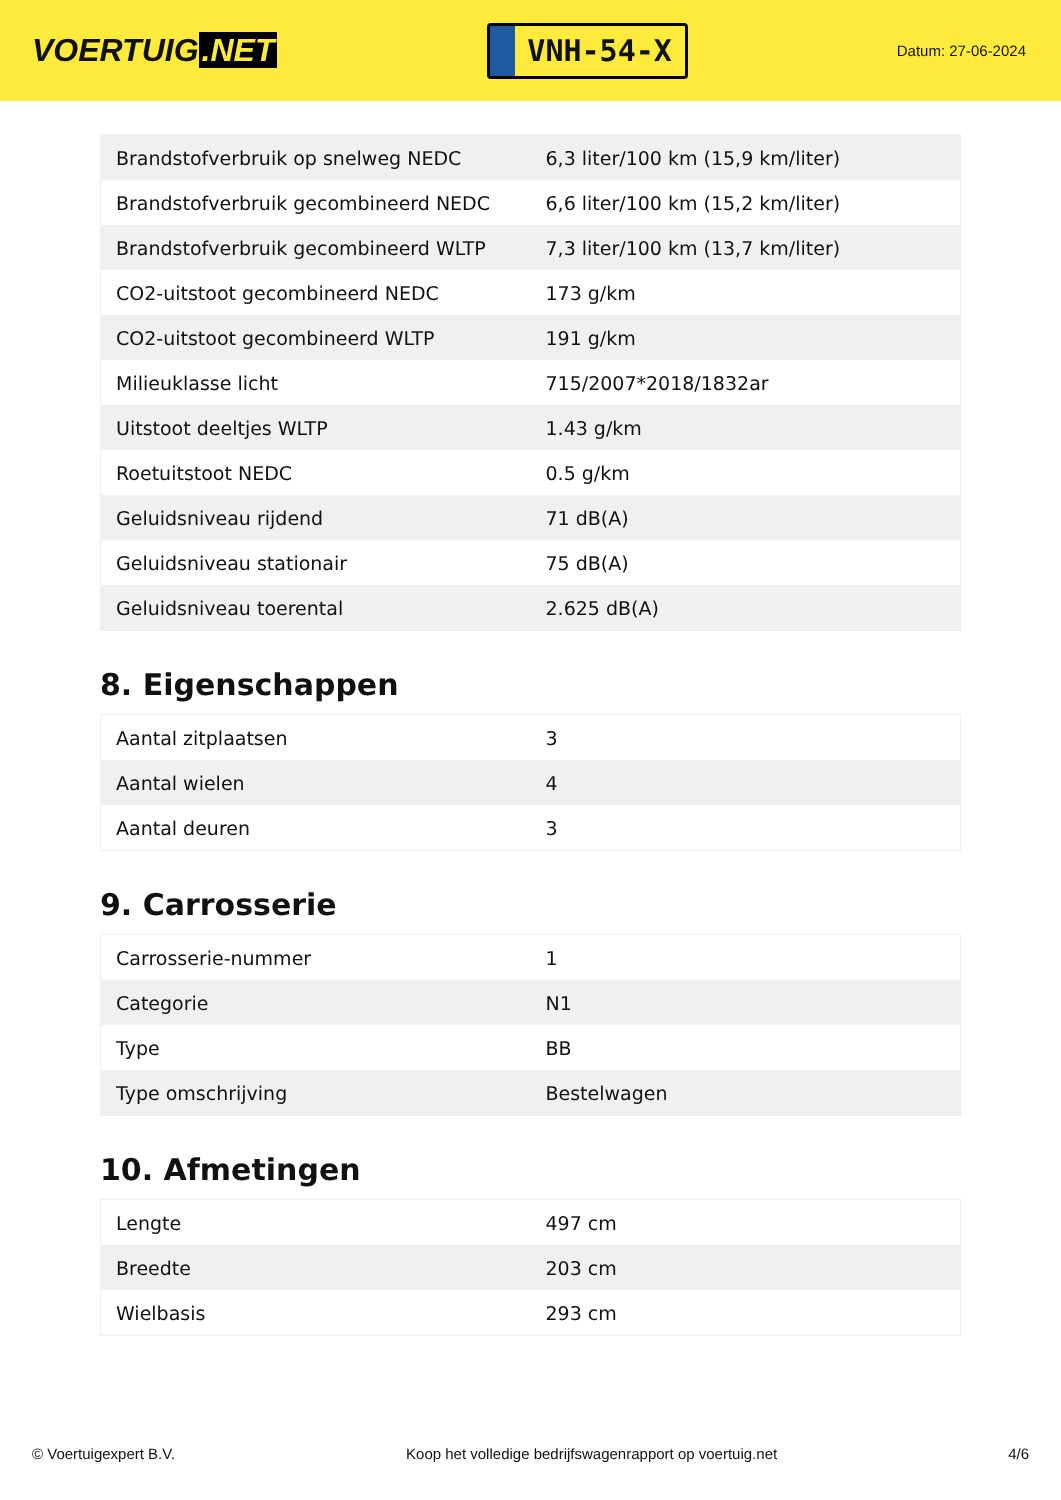VOERTUIG.NET
VNH-54-X
Datum: 27-06-2024
| Brandstofverbruik op snelweg NEDC | 6,3 liter/100 km (15,9 km/liter) |
| Brandstofverbruik gecombineerd NEDC | 6,6 liter/100 km (15,2 km/liter) |
| Brandstofverbruik gecombineerd WLTP | 7,3 liter/100 km (13,7 km/liter) |
| CO2-uitstoot gecombineerd NEDC | 173 g/km |
| CO2-uitstoot gecombineerd WLTP | 191 g/km |
| Milieuklasse licht | 715/2007*2018/1832ar |
| Uitstoot deeltjes WLTP | 1.43 g/km |
| Roetuitstoot NEDC | 0.5 g/km |
| Geluidsniveau rijdend | 71 dB(A) |
| Geluidsniveau stationair | 75 dB(A) |
| Geluidsniveau toerental | 2.625 dB(A) |
8. Eigenschappen
| Aantal zitplaatsen | 3 |
| Aantal wielen | 4 |
| Aantal deuren | 3 |
9. Carrosserie
| Carrosserie-nummer | 1 |
| Categorie | N1 |
| Type | BB |
| Type omschrijving | Bestelwagen |
10. Afmetingen
| Lengte | 497 cm |
| Breedte | 203 cm |
| Wielbasis | 293 cm |
© Voertuigexpert B.V. Koop het volledige bedrijfswagenrapport op voertuig.net 4/6